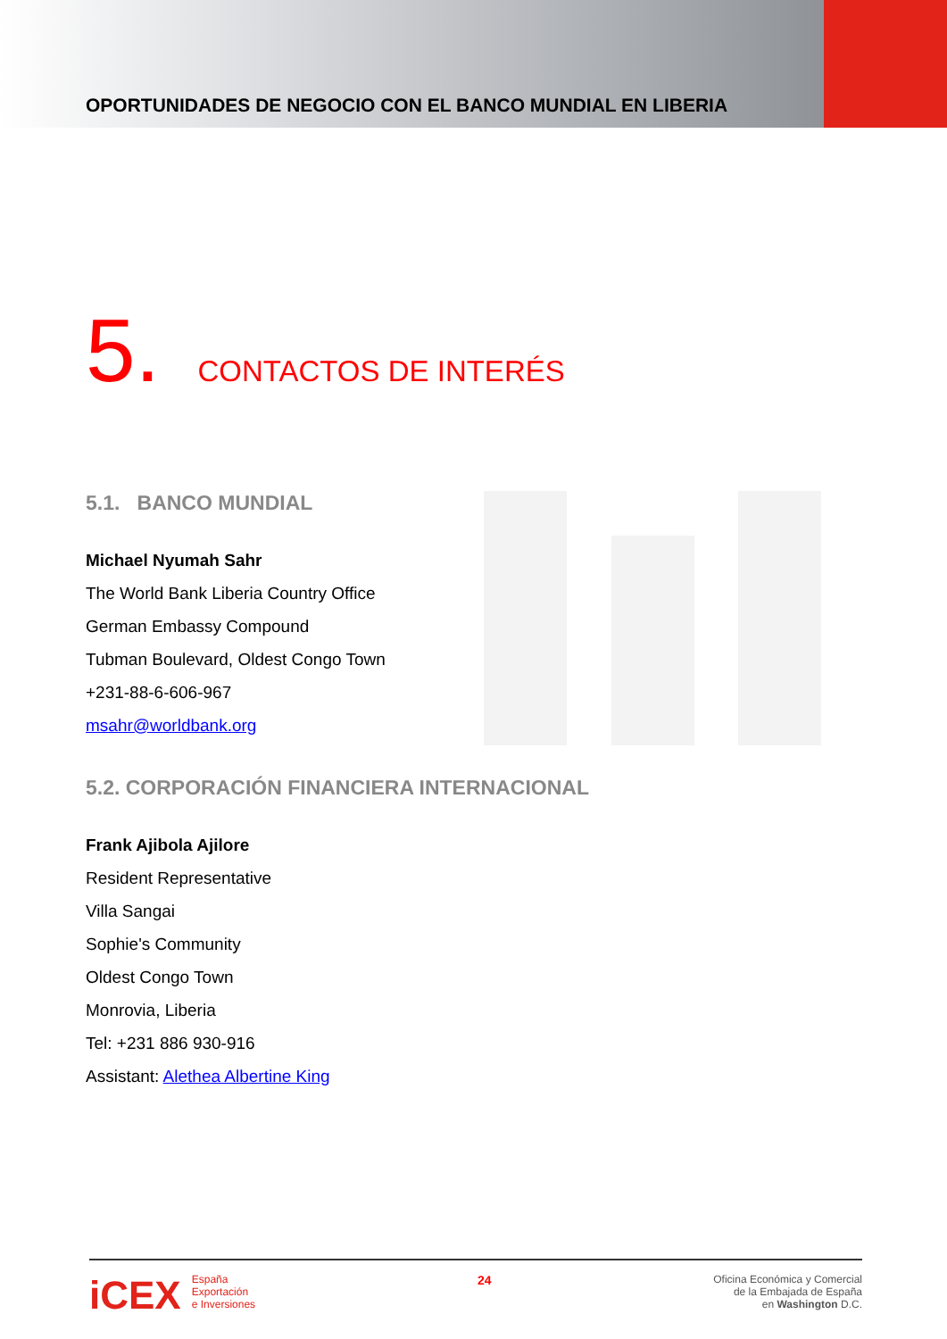OPORTUNIDADES DE NEGOCIO CON EL BANCO MUNDIAL EN LIBERIA
5. CONTACTOS DE INTERÉS
5.1. BANCO MUNDIAL
Michael Nyumah Sahr
The World Bank Liberia Country Office
German Embassy Compound
Tubman Boulevard, Oldest Congo Town
+231-88-6-606-967
msahr@worldbank.org
5.2. CORPORACIÓN FINANCIERA INTERNACIONAL
Frank Ajibola Ajilore
Resident Representative
Villa Sangai
Sophie's Community
Oldest Congo Town
Monrovia, Liberia
Tel: +231 886 930-916
Assistant: Alethea Albertine King
iCEX España
Exportación
e Inversiones
24
Oficina Económica y Comercial
de la Embajada de España
en Washington D.C.